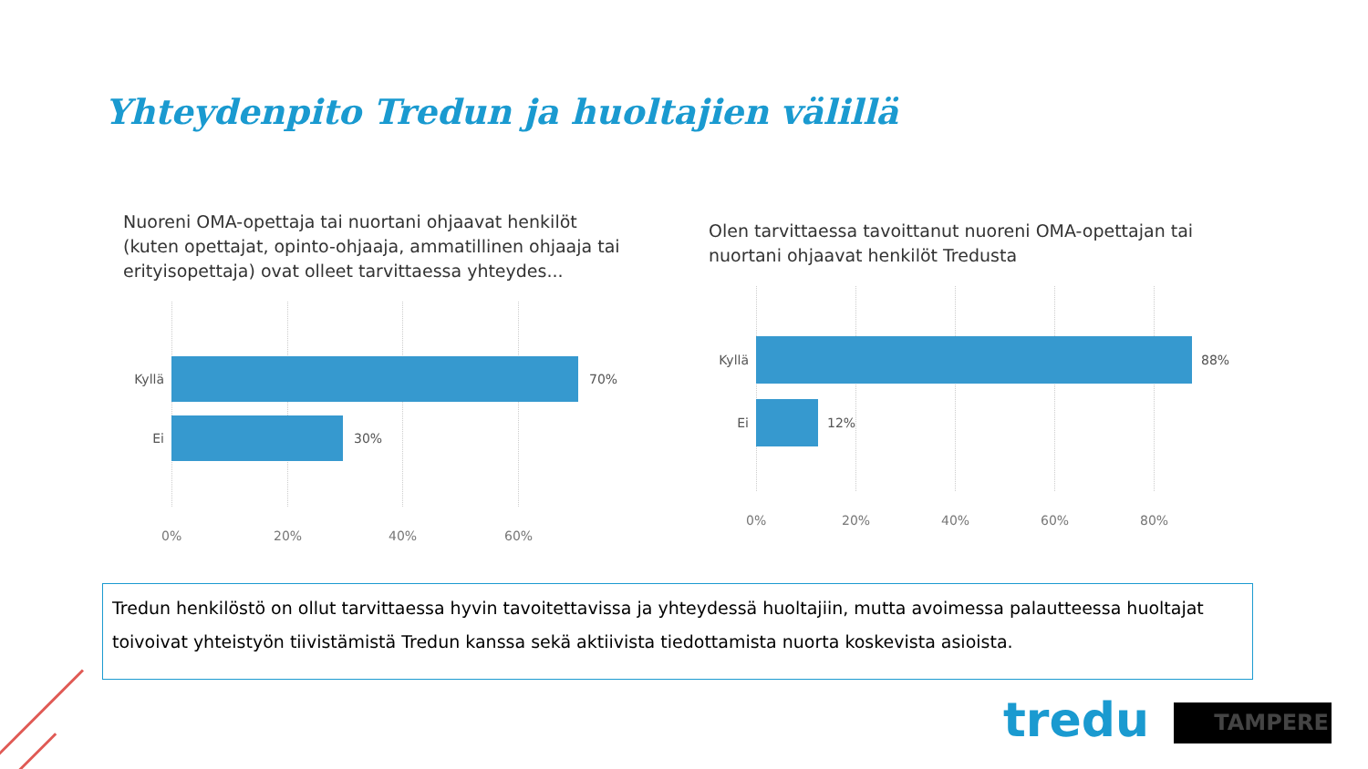Yhteydenpito Tredun ja huoltajien välillä
Nuoreni OMA-opettaja tai nuortani ohjaavat henkilöt (kuten opettajat, opinto-ohjaaja, ammatillinen ohjaaja tai erityisopettaja) ovat olleet tarvittaessa yhteydes...
Kyllä 70%
Ei 30%
0% 20% 40% 60%
Olen tarvittaessa tavoittanut nuoreni OMA-opettajan tai nuortani ohjaavat henkilöt Tredusta
Kyllä 88%
Ei 12%
0% 20% 40% 60% 80%
Tredun henkilöstö on ollut tarvittaessa hyvin tavoitettavissa ja yhteydessä huoltajiin, mutta avoimessa palautteessa huoltajat toivoivat yhteistyön tiivistämistä Tredun kanssa sekä aktiivista tiedottamista nuorta koskevista asioista.
tredu TAMPERE